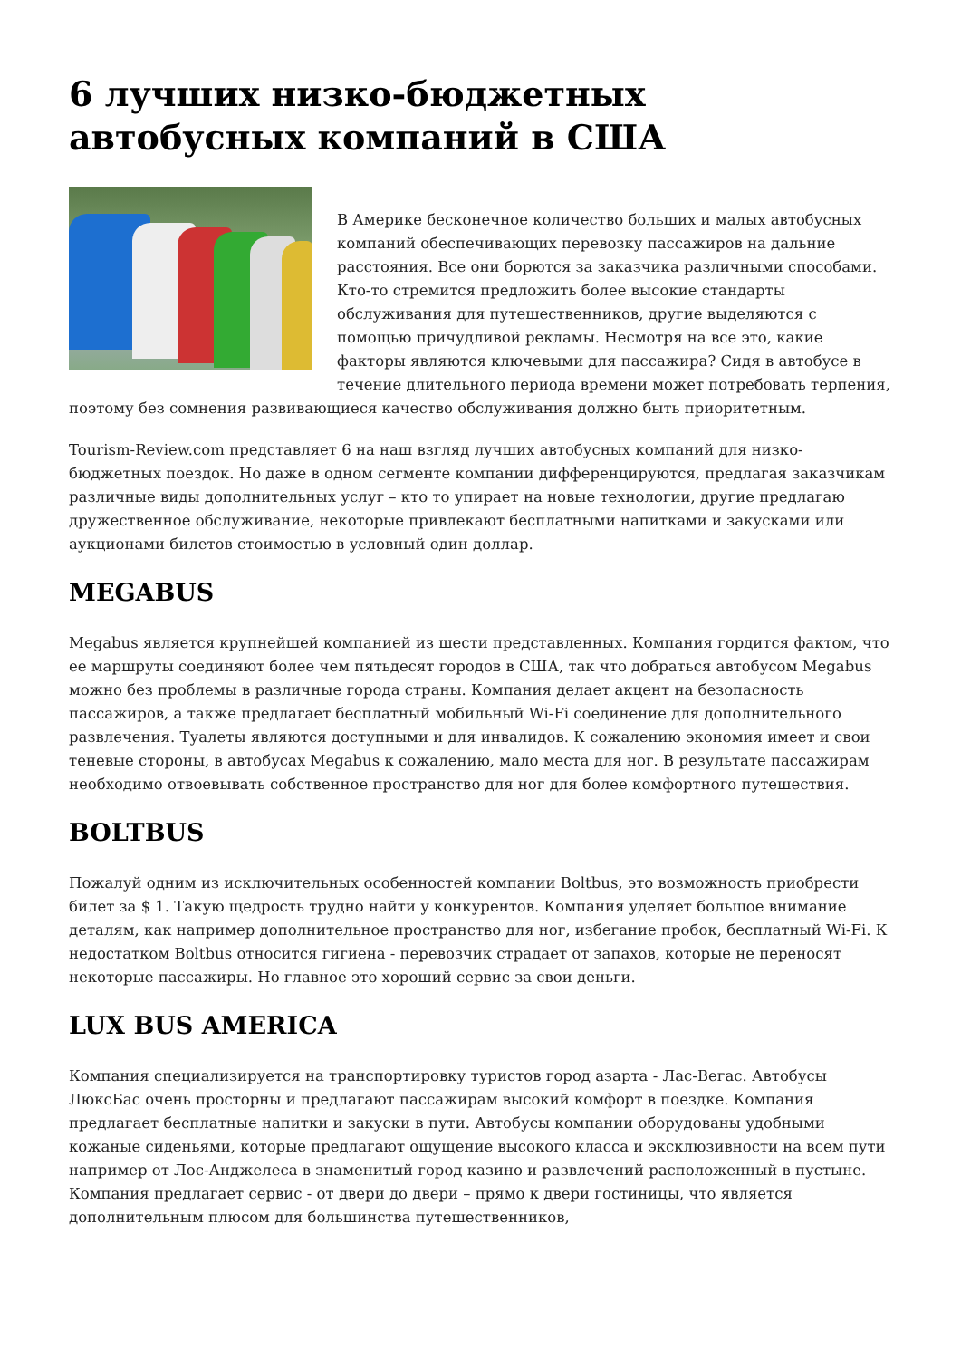6 лучших низко-бюджетных автобусных компаний в США
В Америке бесконечное количество больших и малых автобусных компаний обеспечивающих перевозку пассажиров на дальние расстояния. Все они борются за заказчика различными способами. Кто-то стремится предложить более высокие стандарты обслуживания для путешественников, другие выделяются с помощью причудливой рекламы. Несмотря на все это, какие факторы являются ключевыми для пассажира? Сидя в автобусе в течение длительного периода времени может потребовать терпения, поэтому без сомнения развивающиеся качество обслуживания должно быть приоритетным.
Tourism-Review.com представляет 6 на наш взгляд лучших автобусных компаний для низко-бюджетных поездок. Но даже в одном сегменте компании дифференцируются, предлагая заказчикам различные виды дополнительных услуг – кто то упирает на новые технологии, другие предлагаю дружественное обслуживание, некоторые привлекают бесплатными напитками и закусками или аукционами билетов стоимостью в условный один доллар.
MEGABUS
Megabus является крупнейшей компанией из шести представленных. Компания гордится фактом, что ее маршруты соединяют более чем пятьдесят городов в США, так что добраться автобусом Megabus можно без проблемы в различные города страны. Компания делает акцент на безопасность пассажиров, а также предлагает бесплатный мобильный Wi-Fi соединение для дополнительного развлечения. Туалеты являются доступными и для инвалидов. К сожалению экономия имеет и свои теневые стороны, в автобусах Megabus к сожалению, мало места для ног. В результате пассажирам необходимо отвоевывать собственное пространство для ног для более комфортного путешествия.
BOLTBUS
Пожалуй одним из исключительных особенностей компании Boltbus, это возможность приобрести билет за $ 1. Такую щедрость трудно найти у конкурентов. Компания уделяет большое внимание деталям, как например дополнительное пространство для ног, избегание пробок, бесплатный Wi-Fi. К недостатком Boltbus относится гигиена - перевозчик страдает от запахов, которые не переносят некоторые пассажиры. Но главное это хороший сервис за свои деньги.
LUX BUS AMERICA
Компания специализируется на транспортировку туристов город азарта - Лас-Вегас. Автобусы ЛюксБас очень просторны и предлагают пассажирам высокий комфорт в поездке. Компания предлагает бесплатные напитки и закуски в пути. Автобусы компании оборудованы удобными кожаные сиденьями, которые предлагают ощущение высокого класса и эксклюзивности на всем пути например от Лос-Анджелеса в знаменитый город казино и развлечений расположенный в пустыне. Компания предлагает сервис - от двери до двери – прямо к двери гостиницы, что является дополнительным плюсом для большинства путешественников,